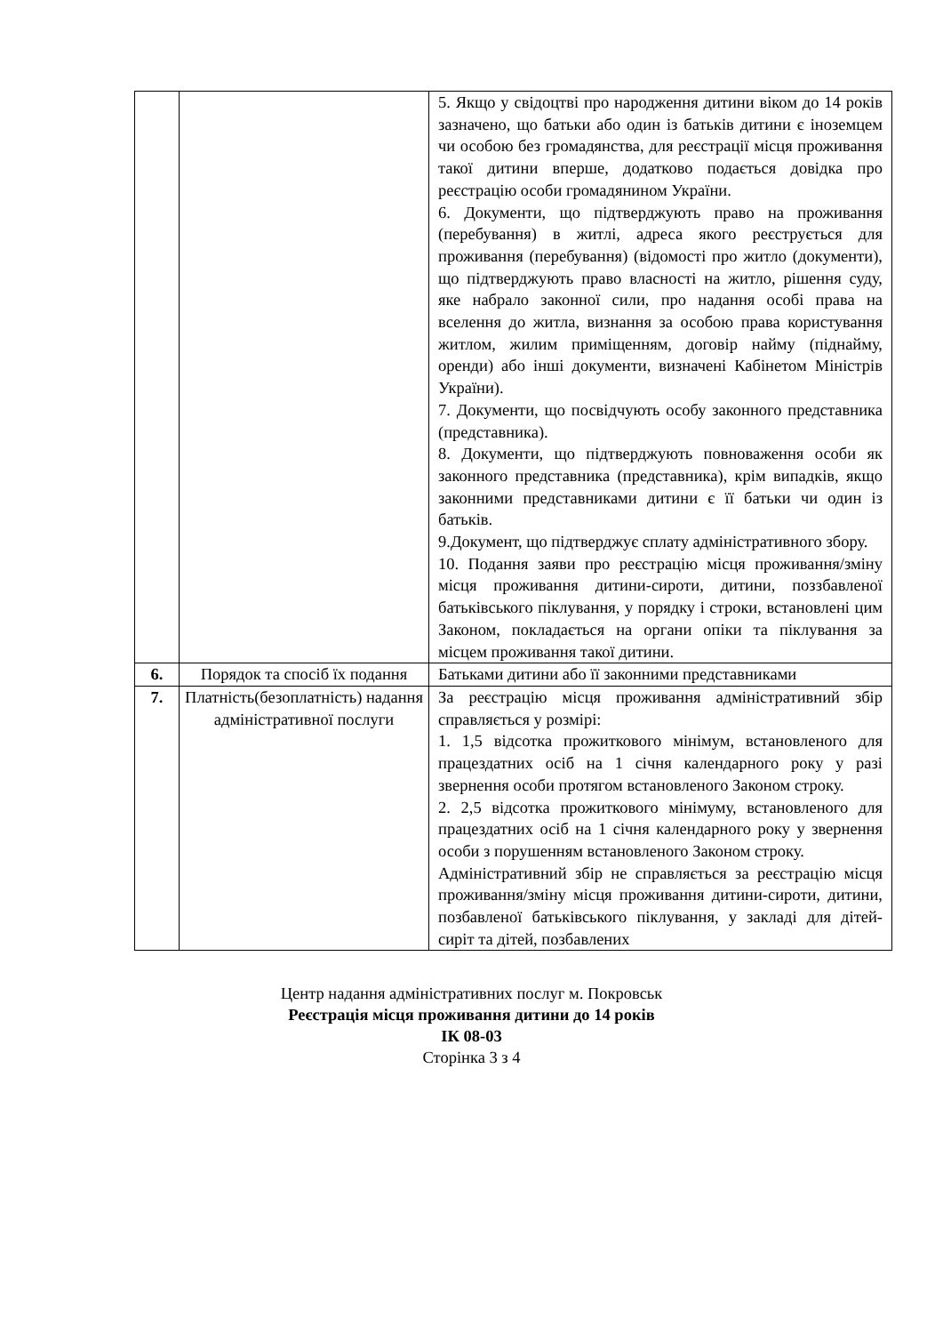| | | 5. Якщо у свідоцтві про народження дитини віком до 14 років зазначено, що батьки або один із батьків дитини є іноземцем чи особою без громадянства, для реєстрації місця проживання такої дитини вперше, додатково подається довідка про реєстрацію особи громадянином України. 6. Документи, що підтверджують право на проживання (перебування) в житлі, адреса якого реєструється для проживання (перебування) (відомості про житло (документи), що підтверджують право власності на житло, рішення суду, яке набрало законної сили, про надання особі права на вселення до житла, визнання за особою права користування житлом, жилим приміщенням, договір найму (піднайму, оренди) або інші документи, визначені Кабінетом Міністрів України). 7. Документи, що посвідчують особу законного представника (представника). 8. Документи, що підтверджують повноваження особи як законного представника (представника), крім випадків, якщо законними представниками дитини є її батьки чи один із батьків. 9.Документ, що підтверджує сплату адміністративного збору. 10. Подання заяви про реєстрацію місця проживання/зміну місця проживання дитини-сироти, дитини, поззбавленої батьківського піклування, у порядку і строки, встановлені цим Законом, покладається на органи опіки та піклування за місцем проживання такої дитини. |
| 6. | Порядок та спосіб їх подання | Батьками дитини або її законними представниками |
| 7. | Платність(безоплатність) надання адміністративної послуги | За реєстрацію місця проживання адміністративний збір справляється у розмірі: 1. 1,5 відсотка прожиткового мінімум, встановленого для працездатних осіб на 1 січня календарного року у разі звернення особи протягом встановленого Законом строку. 2. 2,5 відсотка прожиткового мінімуму, встановленого для працездатних осіб на 1 січня календарного року у звернення особи з порушенням встановленого Законом строку. Адміністративний збір не справляється за реєстрацію місця проживання/зміну місця проживання дитини-сироти, дитини, позбавленої батьківського піклування, у закладі для дітей-сиріт та дітей, позбавлених |
Центр надання адміністративних послуг м. Покровськ
Реєстрація місця проживання дитини до 14 років
ІК 08-03
Сторінка 3 з 4